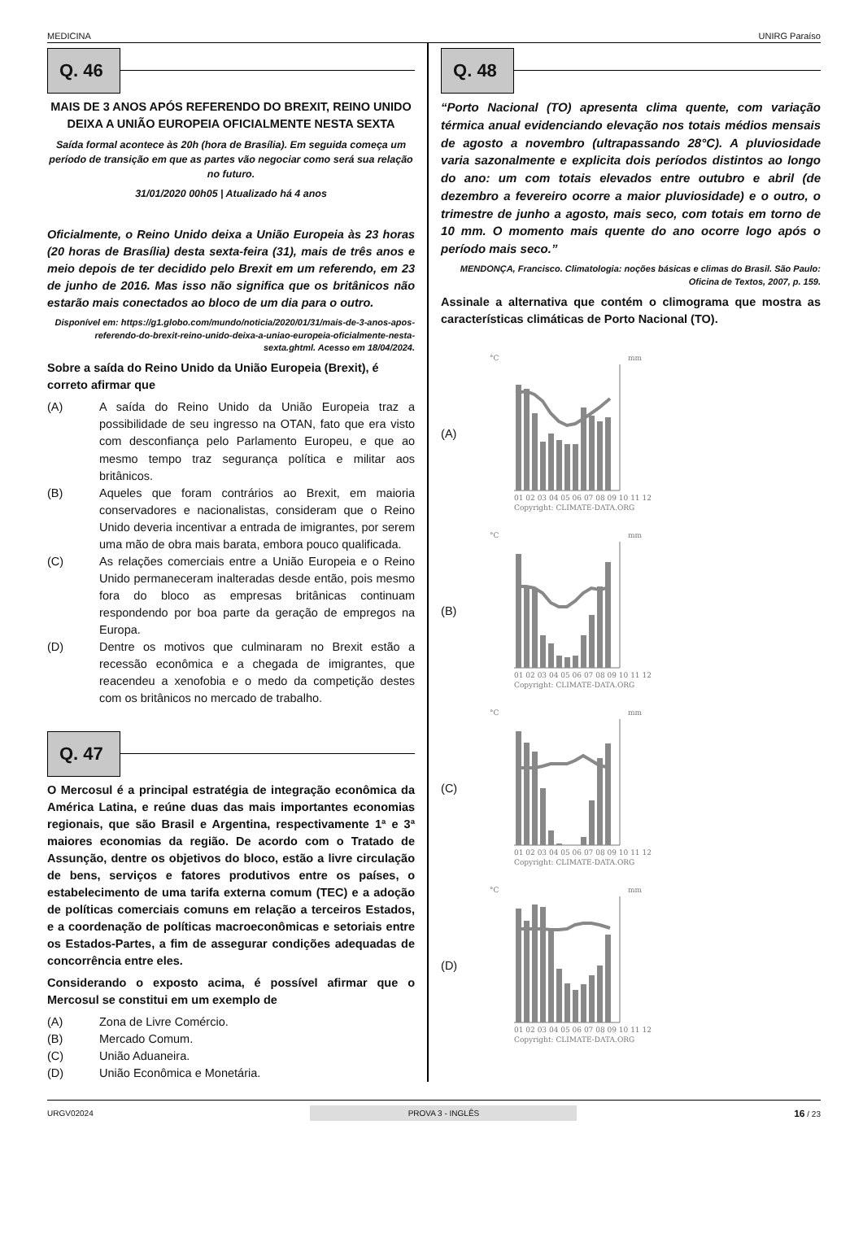MEDICINA UNIRG Paraíso
Q. 46
MAIS DE 3 ANOS APÓS REFERENDO DO BREXIT, REINO UNIDO DEIXA A UNIÃO EUROPEIA OFICIALMENTE NESTA SEXTA
Saída formal acontece às 20h (hora de Brasília). Em seguida começa um período de transição em que as partes vão negociar como será sua relação no futuro.
31/01/2020 00h05 | Atualizado há 4 anos
Oficialmente, o Reino Unido deixa a União Europeia às 23 horas (20 horas de Brasília) desta sexta-feira (31), mais de três anos e meio depois de ter decidido pelo Brexit em um referendo, em 23 de junho de 2016. Mas isso não significa que os britânicos não estarão mais conectados ao bloco de um dia para o outro.
Disponível em: https://g1.globo.com/mundo/noticia/2020/01/31/mais-de-3-anos-apos-referendo-do-brexit-reino-unido-deixa-a-uniao-europeia-oficialmente-nesta-sexta.ghtml. Acesso em 18/04/2024.
Sobre a saída do Reino Unido da União Europeia (Brexit), é correto afirmar que
(A) A saída do Reino Unido da União Europeia traz a possibilidade de seu ingresso na OTAN, fato que era visto com desconfiança pelo Parlamento Europeu, e que ao mesmo tempo traz segurança política e militar aos britânicos.
(B) Aqueles que foram contrários ao Brexit, em maioria conservadores e nacionalistas, consideram que o Reino Unido deveria incentivar a entrada de imigrantes, por serem uma mão de obra mais barata, embora pouco qualificada.
(C) As relações comerciais entre a União Europeia e o Reino Unido permaneceram inalteradas desde então, pois mesmo fora do bloco as empresas britânicas continuam respondendo por boa parte da geração de empregos na Europa.
(D) Dentre os motivos que culminaram no Brexit estão a recessão econômica e a chegada de imigrantes, que reacendeu a xenofobia e o medo da competição destes com os britânicos no mercado de trabalho.
Q. 47
O Mercosul é a principal estratégia de integração econômica da América Latina, e reúne duas das mais importantes economias regionais, que são Brasil e Argentina, respectivamente 1ª e 3ª maiores economias da região. De acordo com o Tratado de Assunção, dentre os objetivos do bloco, estão a livre circulação de bens, serviços e fatores produtivos entre os países, o estabelecimento de uma tarifa externa comum (TEC) e a adoção de políticas comerciais comuns em relação a terceiros Estados, e a coordenação de políticas macroeconômicas e setoriais entre os Estados-Partes, a fim de assegurar condições adequadas de concorrência entre eles.
Considerando o exposto acima, é possível afirmar que o Mercosul se constitui em um exemplo de
(A) Zona de Livre Comércio.
(B) Mercado Comum.
(C) União Aduaneira.
(D) União Econômica e Monetária.
Q. 48
“Porto Nacional (TO) apresenta clima quente, com variação térmica anual evidenciando elevação nos totais médios mensais de agosto a novembro (ultrapassando 28°C). A pluviosidade varia sazonalmente e explicita dois períodos distintos ao longo do ano: um com totais elevados entre outubro e abril (de dezembro a fevereiro ocorre a maior pluviosidade) e o outro, o trimestre de junho a agosto, mais seco, com totais em torno de 10 mm. O momento mais quente do ano ocorre logo após o período mais seco.”
MENDONÇA, Francisco. Climatologia: noções básicas e climas do Brasil. São Paulo: Oficina de Textos, 2007, p. 159.
Assinale a alternativa que contém o climograma que mostra as características climáticas de Porto Nacional (TO).
(A)
°C
mm
01 02 03 04 05 06 07 08 09 10 11 12
Copyright: CLIMATE-DATA.ORG
(B)
°C
mm
01 02 03 04 05 06 07 08 09 10 11 12
Copyright: CLIMATE-DATA.ORG
(C)
°C
mm
01 02 03 04 05 06 07 08 09 10 11 12
Copyright: CLIMATE-DATA.ORG
(D)
°C
mm
01 02 03 04 05 06 07 08 09 10 11 12
Copyright: CLIMATE-DATA.ORG
URGV02024 PROVA 3 - INGLÊS 16 / 23